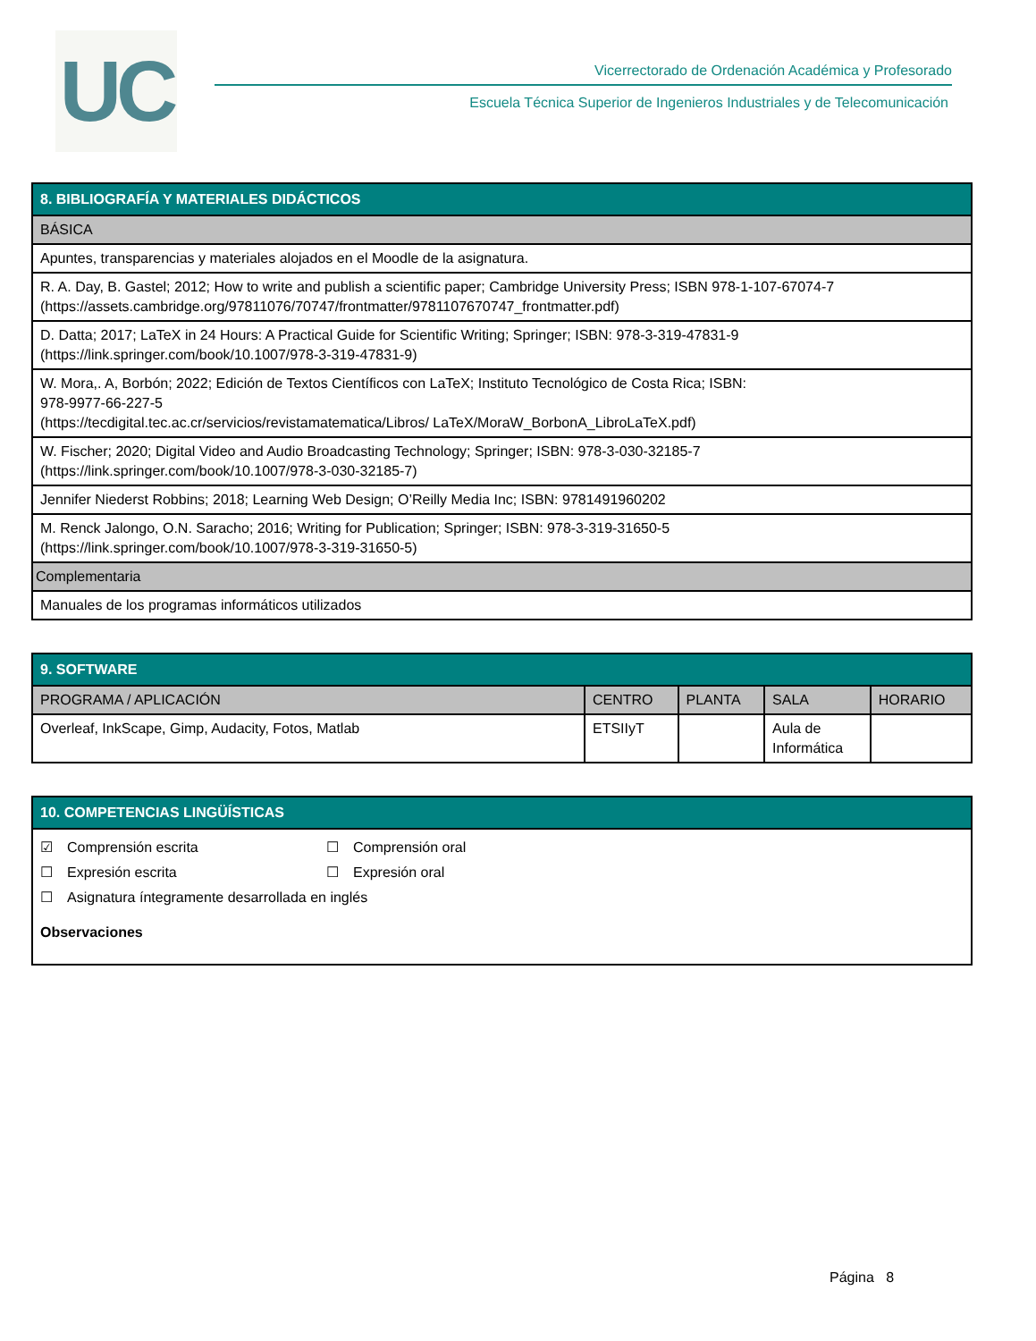UC
Vicerrectorado de Ordenación Académica y Profesorado
Escuela Técnica Superior de Ingenieros Industriales y de Telecomunicación
| 8. BIBLIOGRAFÍA Y MATERIALES DIDÁCTICOS |
| --- |
| BÁSICA |
| Apuntes, transparencias y materiales alojados en el Moodle de la asignatura. |
| R. A. Day, B. Gastel; 2012; How to write and publish a scientific paper; Cambridge University Press; ISBN 978-1-107-67074-7 (https://assets.cambridge.org/97811076/70747/frontmatter/9781107670747_frontmatter.pdf) |
| D. Datta; 2017; LaTeX in 24 Hours: A Practical Guide for Scientific Writing; Springer; ISBN: 978-3-319-47831-9 (https://link.springer.com/book/10.1007/978-3-319-47831-9) |
| W. Mora,. A, Borbón; 2022; Edición de Textos Científicos con LaTeX; Instituto Tecnológico de Costa Rica; ISBN: 978-9977-66-227-5 (https://tecdigital.tec.ac.cr/servicios/revistamatematica/Libros/ LaTeX/MoraW_BorbonA_LibroLaTeX.pdf) |
| W. Fischer; 2020; Digital Video and Audio Broadcasting Technology; Springer; ISBN: 978-3-030-32185-7 (https://link.springer.com/book/10.1007/978-3-030-32185-7) |
| Jennifer Niederst Robbins; 2018; Learning Web Design; O’Reilly Media Inc; ISBN: 9781491960202 |
| M. Renck Jalongo, O.N. Saracho; 2016; Writing for Publication; Springer; ISBN: 978-3-319-31650-5 (https://link.springer.com/book/10.1007/978-3-319-31650-5) |
| Complementaria |
| Manuales de los programas informáticos utilizados |
| 9. SOFTWARE | | | | |
| --- | --- | --- | --- | --- |
| PROGRAMA / APLICACIÓN | CENTRO | PLANTA | SALA | HORARIO |
| Overleaf, InkScape, Gimp, Audacity, Fotos, Matlab | ETSIIyT | | Aula de Informática | |
| 10. COMPETENCIAS LINGÜÍSTICAS |
| --- |
| ☑ Comprensión escrita ☐ Comprensión oral ☐ Expresión escrita ☐ Expresión oral ☐ Asignatura íntegramente desarrollada en inglés Observaciones |
Página 8